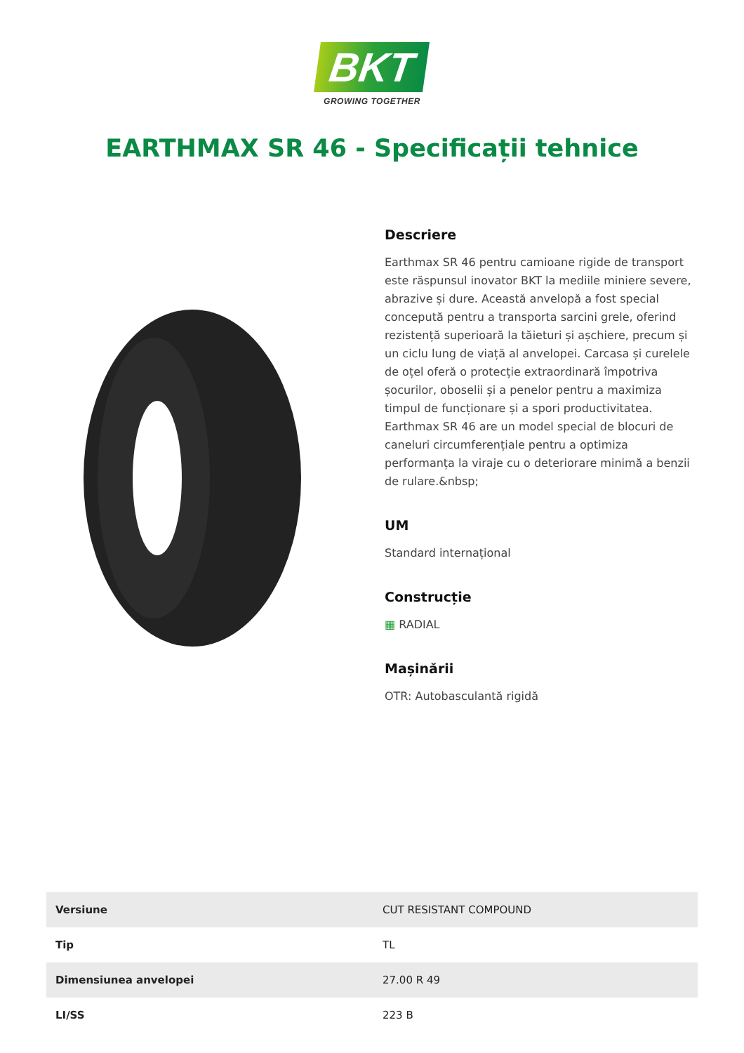BKT
GROWING TOGETHER
EARTHMAX SR 46 - Specificații tehnice
Descriere
Earthmax SR 46 pentru camioane rigide de transport este răspunsul inovator BKT la mediile miniere severe, abrazive și dure. Această anvelopă a fost special concepută pentru a transporta sarcini grele, oferind rezistență superioară la tăieturi și așchiere, precum și un ciclu lung de viață al anvelopei. Carcasa și curelele de oțel oferă o protecție extraordinară împotriva șocurilor, oboselii și a penelor pentru a maximiza timpul de funcționare și a spori productivitatea. Earthmax SR 46 are un model special de blocuri de caneluri circumferențiale pentru a optimiza performanța la viraje cu o deteriorare minimă a benzii de rulare.&nbsp;
UM
Standard internațional
Construcție
▦ RADIAL
Mașinării
OTR: Autobasculantă rigidă
| Versiune | CUT RESISTANT COMPOUND |
| Tip | TL |
| Dimensiunea anvelopei | 27.00 R 49 |
| LI/SS | 223 B |